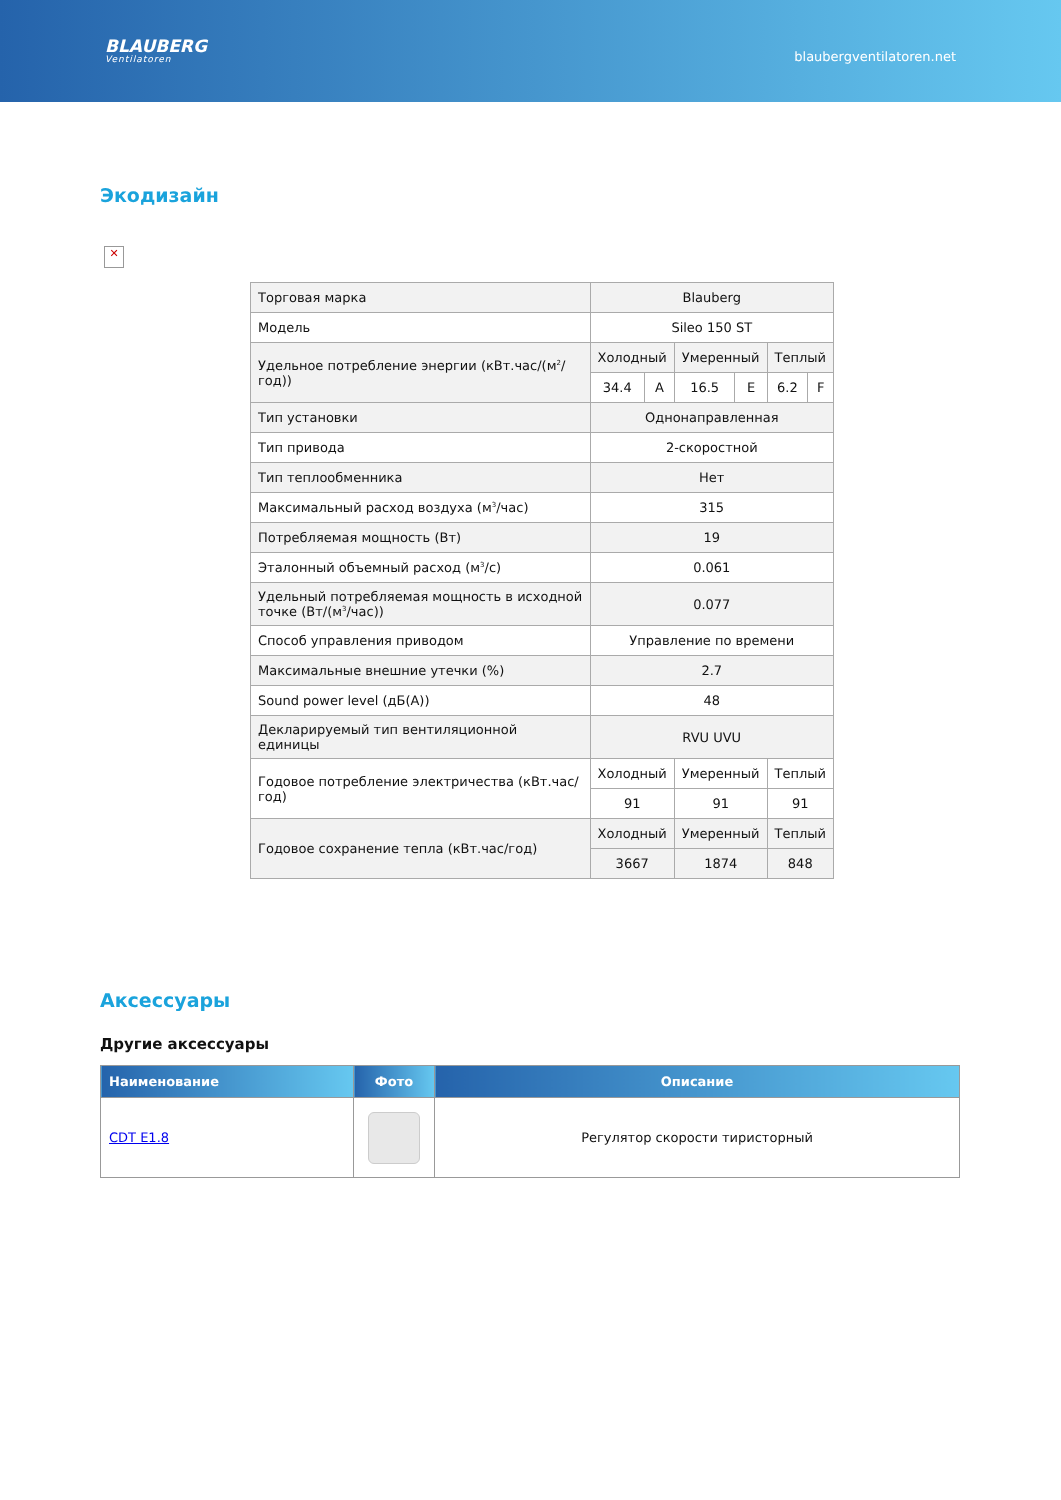BLAUBERG
Ventilatoren
blaubergventilatoren.net
Экодизайн
✕
| Торговая марка | Blauberg | | | | | |
| Модель | Sileo 150 ST | | | | | |
| Удельное потребление энергии (кВт.час/(м<sup>2</sup>/год)) | Холодный | | Умеренный | | Теплый | |
| | 34.4 | A | 16.5 | E | 6.2 | F |
| Тип установки | Однонаправленная | | | | | |
| Тип привода | 2-скоростной | | | | | |
| Тип теплообменника | Нет | | | | | |
| Максимальный расход воздуха (м<sup>3</sup>/час) | 315 | | | | | |
| Потребляемая мощность (Вт) | 19 | | | | | |
| Эталонный объемный расход (м<sup>3</sup>/с) | 0.061 | | | | | |
| Удельный потребляемая мощность в исходной точке (Вт/(м<sup>3</sup>/час)) | 0.077 | | | | | |
| Способ управления приводом | Управление по времени | | | | | |
| Максимальные внешние утечки (%) | 2.7 | | | | | |
| Sound power level (дБ(А)) | 48 | | | | | |
| Декларируемый тип вентиляционной единицы | RVU UVU | | | | | |
| Годовое потребление электричества (кВт.час/год) | Холодный | | Умеренный | | Теплый | |
| | 91 | | 91 | | 91 | |
| Годовое сохранение тепла (кВт.час/год) | Холодный | | Умеренный | | Теплый | |
| | 3667 | | 1874 | | 848 | |
Аксессуары
Другие аксессуары
| Наименование | Фото | Описание |
| --- | --- | --- |
| CDT E1.8 | | Регулятор скорости тиристорный |